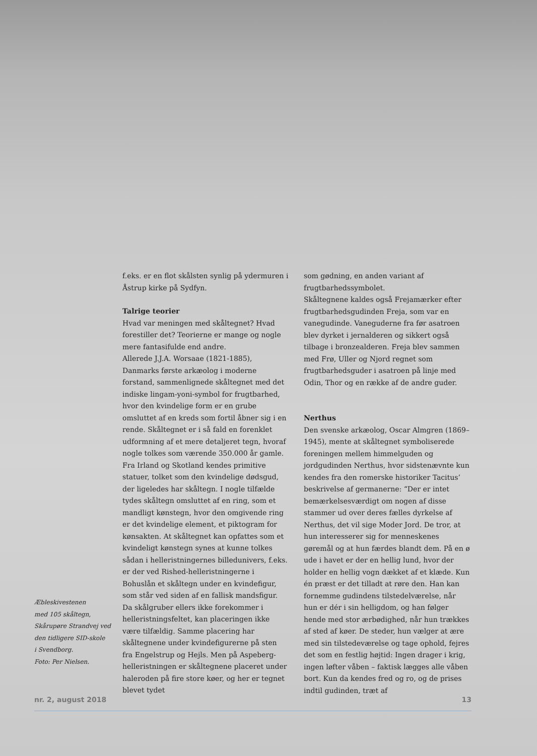Æbleskivestenen
med 105 skåltegn,
Skårupøre Strandvej ved
den tidligere SID-skole
i Svendborg.
Foto: Per Nielsen.
f.eks. er en flot skålsten synlig på ydermuren i Åstrup kirke på Sydfyn.
Talrige teorier
Hvad var meningen med skåltegnet? Hvad forestiller det? Teorierne er mange og nogle mere fantasifulde end andre.
Allerede J.J.A. Worsaae (1821-1885), Danmarks første arkæolog i moderne forstand, sammenlignede skåltegnet med det indiske lingam-yoni-symbol for frugtbarhed, hvor den kvindelige form er en grube omsluttet af en kreds som fortil åbner sig i en rende. Skåltegnet er i så fald en forenklet udformning af et mere detaljeret tegn, hvoraf nogle tolkes som værende 350.000 år gamle. Fra Irland og Skotland kendes primitive statuer, tolket som den kvindelige dødsgud, der ligeledes har skåltegn. I nogle tilfælde tydes skåltegn omsluttet af en ring, som et mandligt kønstegn, hvor den omgivende ring er det kvindelige element, et piktogram for kønsakten. At skåltegnet kan opfattes som et kvindeligt kønstegn synes at kunne tolkes sådan i helleristningernes billedunivers, f.eks. er der ved Rished-helleristningerne i Bohuslån et skåltegn under en kvindefigur, som står ved siden af en fallisk mandsfigur. Da skålgruber ellers ikke forekommer i helleristningsfeltet, kan placeringen ikke være tilfældig. Samme placering har skåltegnene under kvindefigurerne på sten fra Engelstrup og Hejls. Men på Aspeberg-helleristningen er skåltegnene placeret under haleroden på fire store køer, og her er tegnet blevet tydet
som gødning, en anden variant af frugtbarhedssymbolet.
Skåltegnene kaldes også Frejamærker efter frugtbarhedsgudinden Freja, som var en vanegudinde. Vaneguderne fra før asatroen blev dyrket i jernalderen og sikkert også tilbage i bronzealderen. Freja blev sammen med Frø, Uller og Njord regnet som frugtbarhedsguder i asatroen på linje med Odin, Thor og en række af de andre guder.
Nerthus
Den svenske arkæolog, Oscar Almgren (1869–1945), mente at skåltegnet symboliserede foreningen mellem himmelguden og jordgudinden Nerthus, hvor sidstenævnte kun kendes fra den romerske historiker Tacitus’ beskrivelse af germanerne: “Der er intet bemærkelsesværdigt om nogen af disse stammer ud over deres fælles dyrkelse af Nerthus, det vil sige Moder Jord. De tror, at hun interesserer sig for menneskenes gøremål og at hun færdes blandt dem. På en ø ude i havet er der en hellig lund, hvor der holder en hellig vogn dækket af et klæde. Kun én præst er det tilladt at røre den. Han kan fornemme gudindens tilstedelværelse, når hun er dér i sin helligdom, og han følger hende med stor ærbødighed, når hun trækkes af sted af køer. De steder, hun vælger at ære med sin tilstedeværelse og tage ophold, fejres det som en festlig højtid: Ingen drager i krig, ingen løfter våben – faktisk lægges alle våben bort. Kun da kendes fred og ro, og de prises indtil gudinden, træt af
nr. 2, august 2018 13